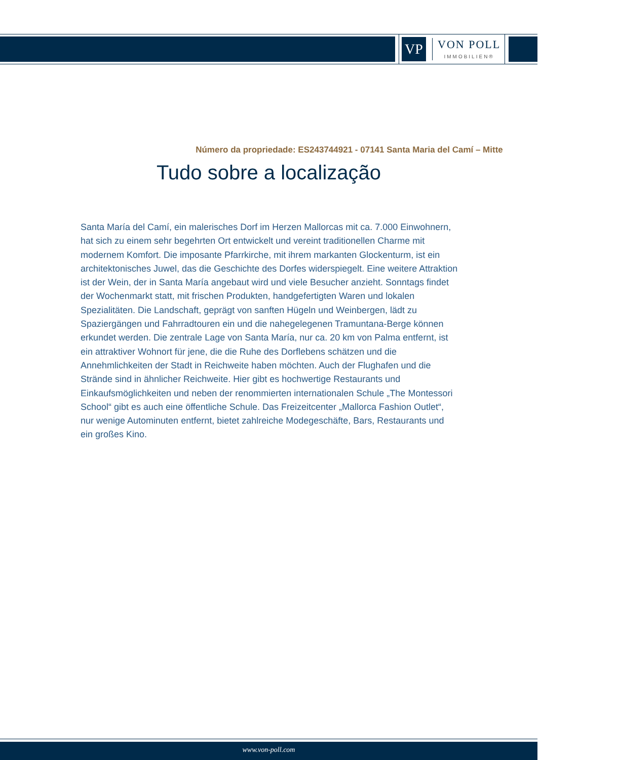VP
VON POLL
IMMOBILIEN®
Número da propriedade: ES243744921 - 07141 Santa Maria del Camí – Mitte
Tudo sobre a localização
Santa María del Camí, ein malerisches Dorf im Herzen Mallorcas mit ca. 7.000 Einwohnern, hat sich zu einem sehr begehrten Ort entwickelt und vereint traditionellen Charme mit modernem Komfort. Die imposante Pfarrkirche, mit ihrem markanten Glockenturm, ist ein architektonisches Juwel, das die Geschichte des Dorfes widerspiegelt. Eine weitere Attraktion ist der Wein, der in Santa María angebaut wird und viele Besucher anzieht. Sonntags findet der Wochenmarkt statt, mit frischen Produkten, handgefertigten Waren und lokalen Spezialitäten. Die Landschaft, geprägt von sanften Hügeln und Weinbergen, lädt zu Spaziergängen und Fahrradtouren ein und die nahegelegenen Tramuntana-Berge können erkundet werden. Die zentrale Lage von Santa María, nur ca. 20 km von Palma entfernt, ist ein attraktiver Wohnort für jene, die die Ruhe des Dorflebens schätzen und die Annehmlichkeiten der Stadt in Reichweite haben möchten. Auch der Flughafen und die Strände sind in ähnlicher Reichweite. Hier gibt es hochwertige Restaurants und Einkaufsmöglichkeiten und neben der renommierten internationalen Schule „The Montessori School“ gibt es auch eine öffentliche Schule. Das Freizeitcenter „Mallorca Fashion Outlet“, nur wenige Autominuten entfernt, bietet zahlreiche Modegeschäfte, Bars, Restaurants und ein großes Kino.
www.von-poll.com